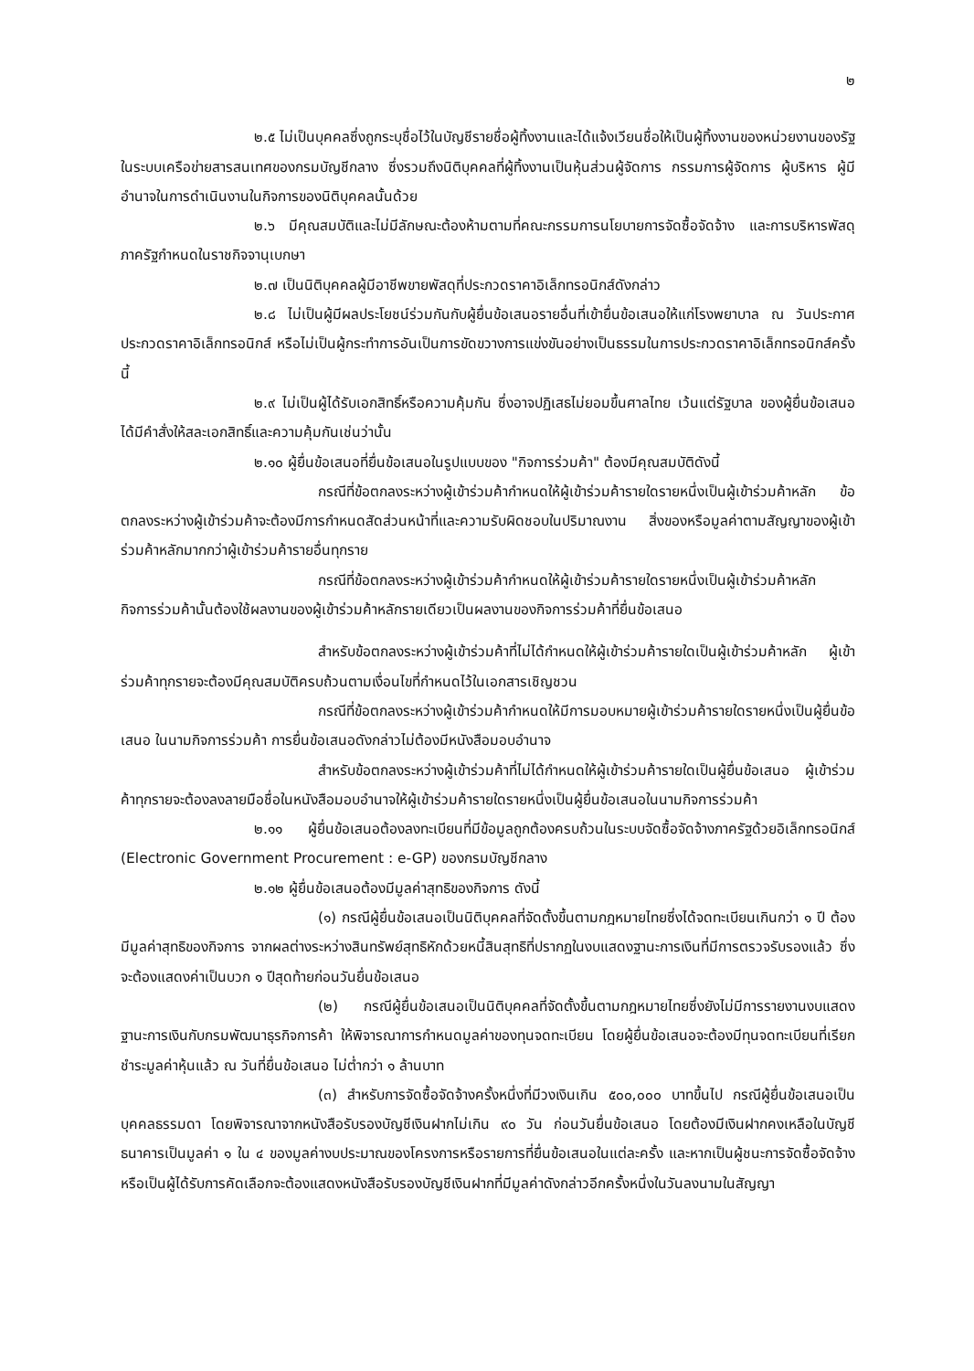๒
๒.๕ ไม่เป็นบุคคลซึ่งถูกระบุชื่อไว้ในบัญชีรายชื่อผู้ทิ้งงานและได้แจ้งเวียนชื่อให้เป็นผู้ทิ้งงานของหน่วยงานของรัฐในระบบเครือข่ายสารสนเทศของกรมบัญชีกลาง ซึ่งรวมถึงนิติบุคคลที่ผู้ทิ้งงานเป็นหุ้นส่วนผู้จัดการ กรรมการผู้จัดการ ผู้บริหาร ผู้มีอำนาจในการดำเนินงานในกิจการของนิติบุคคลนั้นด้วย
๒.๖ มีคุณสมบัติและไม่มีลักษณะต้องห้ามตามที่คณะกรรมการนโยบายการจัดซื้อจัดจ้าง และการบริหารพัสดุภาครัฐกำหนดในราชกิจจานุเบกษา
๒.๗ เป็นนิติบุคคลผู้มีอาชีพขายพัสดุที่ประกวดราคาอิเล็กทรอนิกส์ดังกล่าว
๒.๘ ไม่เป็นผู้มีผลประโยชน์ร่วมกันกับผู้ยื่นข้อเสนอรายอื่นที่เข้ายื่นข้อเสนอให้แก่โรงพยาบาล ณ วันประกาศประกวดราคาอิเล็กทรอนิกส์ หรือไม่เป็นผู้กระทำการอันเป็นการขัดขวางการแข่งขันอย่างเป็นธรรมในการประกวดราคาอิเล็กทรอนิกส์ครั้งนี้
๒.๙ ไม่เป็นผู้ได้รับเอกสิทธิ์หรือความคุ้มกัน ซึ่งอาจปฏิเสธไม่ยอมขึ้นศาลไทย เว้นแต่รัฐบาล ของผู้ยื่นข้อเสนอได้มีคำสั่งให้สละเอกสิทธิ์และความคุ้มกันเช่นว่านั้น
๒.๑๐ ผู้ยื่นข้อเสนอที่ยื่นข้อเสนอในรูปแบบของ "กิจการร่วมค้า" ต้องมีคุณสมบัติดังนี้
กรณีที่ข้อตกลงระหว่างผู้เข้าร่วมค้ากำหนดให้ผู้เข้าร่วมค้ารายใดรายหนึ่งเป็นผู้เข้าร่วมค้าหลัก ข้อตกลงระหว่างผู้เข้าร่วมค้าจะต้องมีการกำหนดสัดส่วนหน้าที่และความรับผิดชอบในปริมาณงาน สิ่งของหรือมูลค่าตามสัญญาของผู้เข้าร่วมค้าหลักมากกว่าผู้เข้าร่วมค้ารายอื่นทุกราย
กรณีที่ข้อตกลงระหว่างผู้เข้าร่วมค้ากำหนดให้ผู้เข้าร่วมค้ารายใดรายหนึ่งเป็นผู้เข้าร่วมค้าหลัก กิจการร่วมค้านั้นต้องใช้ผลงานของผู้เข้าร่วมค้าหลักรายเดียวเป็นผลงานของกิจการร่วมค้าที่ยื่นข้อเสนอ
สำหรับข้อตกลงระหว่างผู้เข้าร่วมค้าที่ไม่ได้กำหนดให้ผู้เข้าร่วมค้ารายใดเป็นผู้เข้าร่วมค้าหลัก ผู้เข้าร่วมค้าทุกรายจะต้องมีคุณสมบัติครบถ้วนตามเงื่อนไขที่กำหนดไว้ในเอกสารเชิญชวน
กรณีที่ข้อตกลงระหว่างผู้เข้าร่วมค้ากำหนดให้มีการมอบหมายผู้เข้าร่วมค้ารายใดรายหนึ่งเป็นผู้ยื่นข้อเสนอ ในนามกิจการร่วมค้า การยื่นข้อเสนอดังกล่าวไม่ต้องมีหนังสือมอบอำนาจ
สำหรับข้อตกลงระหว่างผู้เข้าร่วมค้าที่ไม่ได้กำหนดให้ผู้เข้าร่วมค้ารายใดเป็นผู้ยื่นข้อเสนอ ผู้เข้าร่วมค้าทุกรายจะต้องลงลายมือชื่อในหนังสือมอบอำนาจให้ผู้เข้าร่วมค้ารายใดรายหนึ่งเป็นผู้ยื่นข้อเสนอในนามกิจการร่วมค้า
๒.๑๑ ผู้ยื่นข้อเสนอต้องลงทะเบียนที่มีข้อมูลถูกต้องครบถ้วนในระบบจัดซื้อจัดจ้างภาครัฐด้วยอิเล็กทรอนิกส์ (Electronic Government Procurement : e-GP) ของกรมบัญชีกลาง
๒.๑๒ ผู้ยื่นข้อเสนอต้องมีมูลค่าสุทธิของกิจการ ดังนี้
(๑) กรณีผู้ยื่นข้อเสนอเป็นนิติบุคคลที่จัดตั้งขึ้นตามกฎหมายไทยซึ่งได้จดทะเบียนเกินกว่า ๑ ปี ต้องมีมูลค่าสุทธิของกิจการ จากผลต่างระหว่างสินทรัพย์สุทธิหักด้วยหนี้สินสุทธิที่ปรากฏในงบแสดงฐานะการเงินที่มีการตรวจรับรองแล้ว ซึ่งจะต้องแสดงค่าเป็นบวก ๑ ปีสุดท้ายก่อนวันยื่นข้อเสนอ
(๒) กรณีผู้ยื่นข้อเสนอเป็นนิติบุคคลที่จัดตั้งขึ้นตามกฎหมายไทยซึ่งยังไม่มีการรายงานงบแสดงฐานะการเงินกับกรมพัฒนาธุรกิจการค้า ให้พิจารณาการกำหนดมูลค่าของทุนจดทะเบียน โดยผู้ยื่นข้อเสนอจะต้องมีทุนจดทะเบียนที่เรียกชำระมูลค่าหุ้นแล้ว ณ วันที่ยื่นข้อเสนอ ไม่ต่ำกว่า ๑ ล้านบาท
(๓) สำหรับการจัดซื้อจัดจ้างครั้งหนึ่งที่มีวงเงินเกิน ๕๐๐,๐๐๐ บาทขึ้นไป กรณีผู้ยื่นข้อเสนอเป็นบุคคลธรรมดา โดยพิจารณาจากหนังสือรับรองบัญชีเงินฝากไม่เกิน ๙๐ วัน ก่อนวันยื่นข้อเสนอ โดยต้องมีเงินฝากคงเหลือในบัญชีธนาคารเป็นมูลค่า ๑ ใน ๔ ของมูลค่างบประมาณของโครงการหรือรายการที่ยื่นข้อเสนอในแต่ละครั้ง และหากเป็นผู้ชนะการจัดซื้อจัดจ้างหรือเป็นผู้ได้รับการคัดเลือกจะต้องแสดงหนังสือรับรองบัญชีเงินฝากที่มีมูลค่าดังกล่าวอีกครั้งหนึ่งในวันลงนามในสัญญา